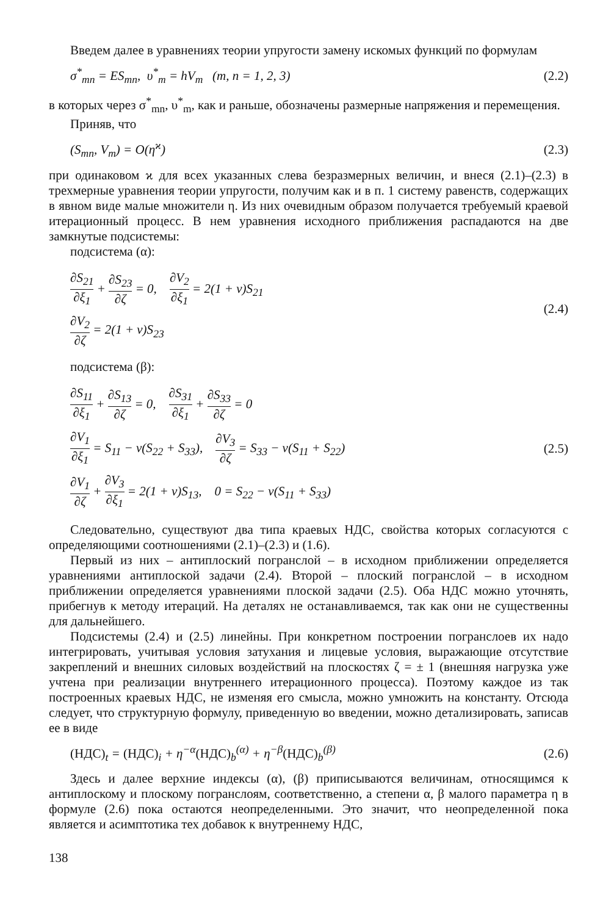Введем далее в уравнениях теории упругости замену искомых функций по формулам
σ<sup>*</sup><sub>mn</sub> = ES<sub>mn</sub>, υ<sup>*</sup><sub>m</sub> = hV<sub>m</sub> (m, n = 1, 2, 3) (2.2)
в которых через σ<sup>*</sup><sub>mn</sub>, υ<sup>*</sup><sub>m</sub>, как и раньше, обозначены размерные напряжения и перемещения.
Приняв, что
(S<sub>mn</sub>, V<sub>m</sub>) = O(η<sup>ϰ</sup>) (2.3)
при одинаковом ϰ для всех указанных слева безразмерных величин, и внеся (2.1)–(2.3) в трехмерные уравнения теории упругости, получим как и в п. 1 систему равенств, содержащих в явном виде малые множители η. Из них очевидным образом получается требуемый краевой итерационный процесс. В нем уравнения исходного приближения распадаются на две замкнутые подсистемы:
подсистема (α):
∂S<sub>21</sub> ∂ξ<sub>1</sub> + ∂S<sub>23</sub> ∂ζ = 0, ∂V<sub>2</sub> ∂ξ<sub>1</sub> = 2(1 + ν)S<sub>21</sub>
∂V<sub>2</sub> ∂ζ = 2(1 + ν)S<sub>23</sub>
(2.4)
подсистема (β):
∂S<sub>11</sub> ∂ξ<sub>1</sub> + ∂S<sub>13</sub> ∂ζ = 0, ∂S<sub>31</sub> ∂ξ<sub>1</sub> + ∂S<sub>33</sub> ∂ζ = 0
∂V<sub>1</sub> ∂ξ<sub>1</sub> = S<sub>11</sub> − ν(S<sub>22</sub> + S<sub>33</sub>), ∂V<sub>3</sub> ∂ζ = S<sub>33</sub> − ν(S<sub>11</sub> + S<sub>22</sub>)
∂V<sub>1</sub> ∂ζ + ∂V<sub>3</sub> ∂ξ<sub>1</sub> = 2(1 + ν)S<sub>13</sub>, 0 = S<sub>22</sub> − ν(S<sub>11</sub> + S<sub>33</sub>)
(2.5)
Следовательно, существуют два типа краевых НДС, свойства которых согласуются с определяющими соотношениями (2.1)–(2.3) и (1.6).
Первый из них – антиплоский погранслой – в исходном приближении определяется уравнениями антиплоской задачи (2.4). Второй – плоский погранслой – в исходном приближении определяется уравнениями плоской задачи (2.5). Оба НДС можно уточнять, прибегнув к методу итераций. На деталях не останавливаемся, так как они не существенны для дальнейшего.
Подсистемы (2.4) и (2.5) линейны. При конкретном построении погранслоев их надо интегрировать, учитывая условия затухания и лицевые условия, выражающие отсутствие закреплений и внешних силовых воздействий на плоскостях ζ = ± 1 (внешняя нагрузка уже учтена при реализации внутреннего итерационного процесса). Поэтому каждое из так построенных краевых НДС, не изменяя его смысла, можно умножить на константу. Отсюда следует, что структурную формулу, приведенную во введении, можно детализировать, записав ее в виде
(НДС)<sub>t</sub> = (НДС)<sub>i</sub> + η<sup>−α</sup>(НДС)<sub>b</sub><sup>(α)</sup> + η<sup>−β</sup>(НДС)<sub>b</sub><sup>(β)</sup> (2.6)
Здесь и далее верхние индексы (α), (β) приписываются величинам, относящимся к антиплоскому и плоскому погранслоям, соответственно, а степени α, β малого параметра η в формуле (2.6) пока остаются неопределенными. Это значит, что неопределенной пока является и асимптотика тех добавок к внутреннему НДС,
138